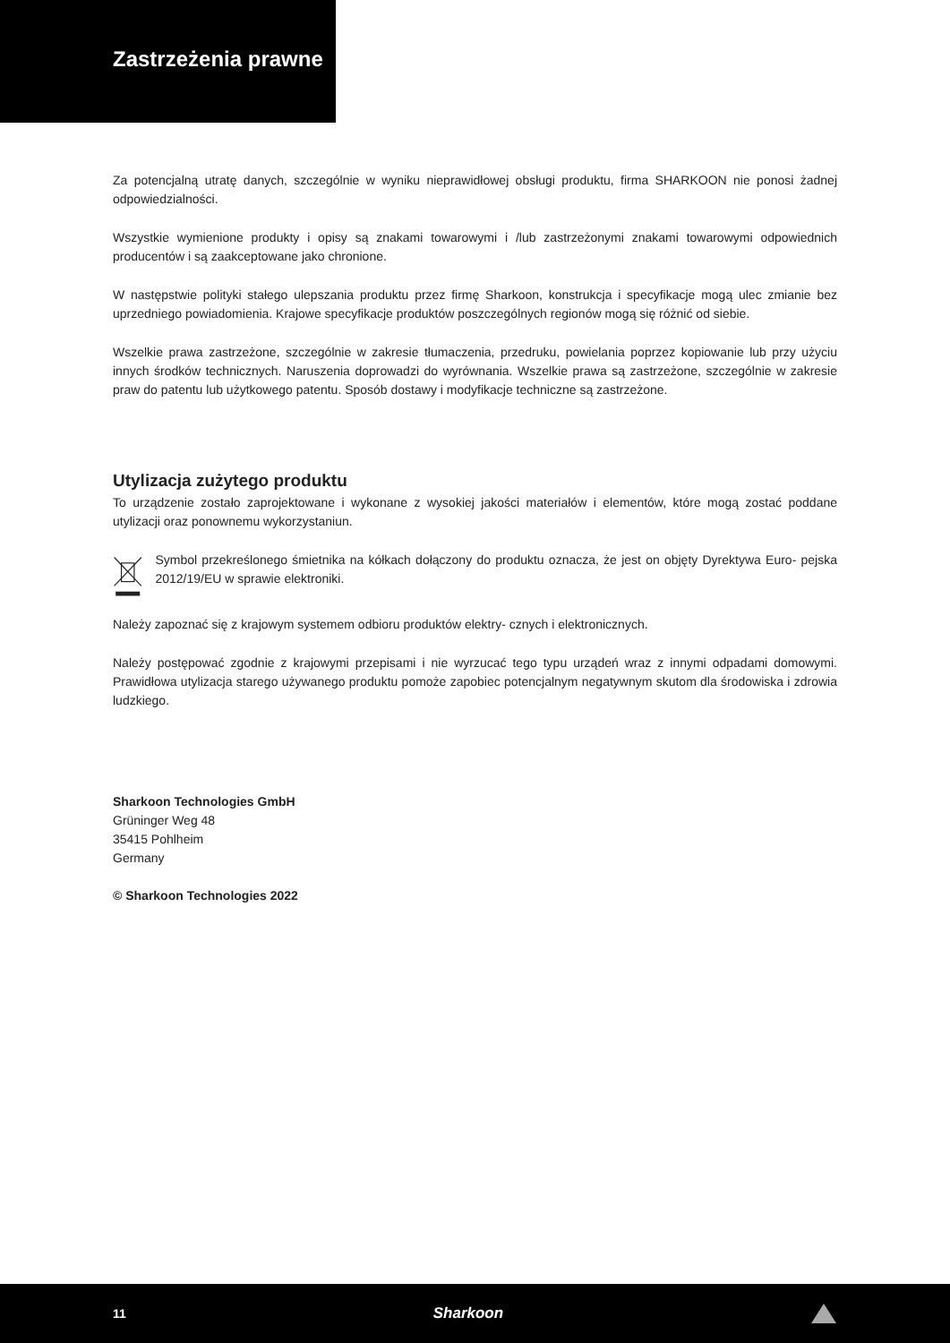Zastrzeżenia prawne
Za potencjalną utratę danych, szczególnie w wyniku nieprawidłowej obsługi produktu, firma SHARKOON nie ponosi żadnej odpowiedzialności.
Wszystkie wymienione produkty i opisy są znakami towarowymi i /lub zastrzeżonymi znakami towarowymi odpowiednich producentów i są zaakceptowane jako chronione.
W następstwie polityki stałego ulepszania produktu przez firmę Sharkoon, konstrukcja i specyfikacje mogą ulec zmianie bez uprzedniego powiadomienia. Krajowe specyfikacje produktów poszczególnych regionów mogą się różnić od siebie.
Wszelkie prawa zastrzeżone, szczególnie w zakresie tłumaczenia, przedruku, powielania poprzez kopiowanie lub przy użyciu innych środków technicznych. Naruszenia doprowadzi do wyrównania. Wszelkie prawa są zastrzeżone, szczególnie w zakresie praw do patentu lub użytkowego patentu. Sposób dostawy i modyfikacje techniczne są zastrzeżone.
Utylizacja zużytego produktu
To urządzenie zostało zaprojektowane i wykonane z wysokiej jakości materiałów i elementów, które mogą zostać poddane utylizacji oraz ponownemu wykorzystaniun.
Symbol przekreślonego śmietnika na kółkach dołączony do produktu oznacza, że jest on objęty Dyrektywa Euro- pejska 2012/19/EU w sprawie elektroniki.
Należy zapoznać się z krajowym systemem odbioru produktów elektry- cznych i elektronicznych.
Należy postępować zgodnie z krajowymi przepisami i nie wyrzucać tego typu urządeń wraz z innymi odpadami domowymi. Prawidłowa utylizacja starego używanego produktu pomoże zapobiec potencjalnym negatywnym skutom dla środowiska i zdrowia ludzkiego.
Sharkoon Technologies GmbH
Grüninger Weg 48
35415 Pohlheim
Germany
© Sharkoon Technologies 2022
11 Sharkoon